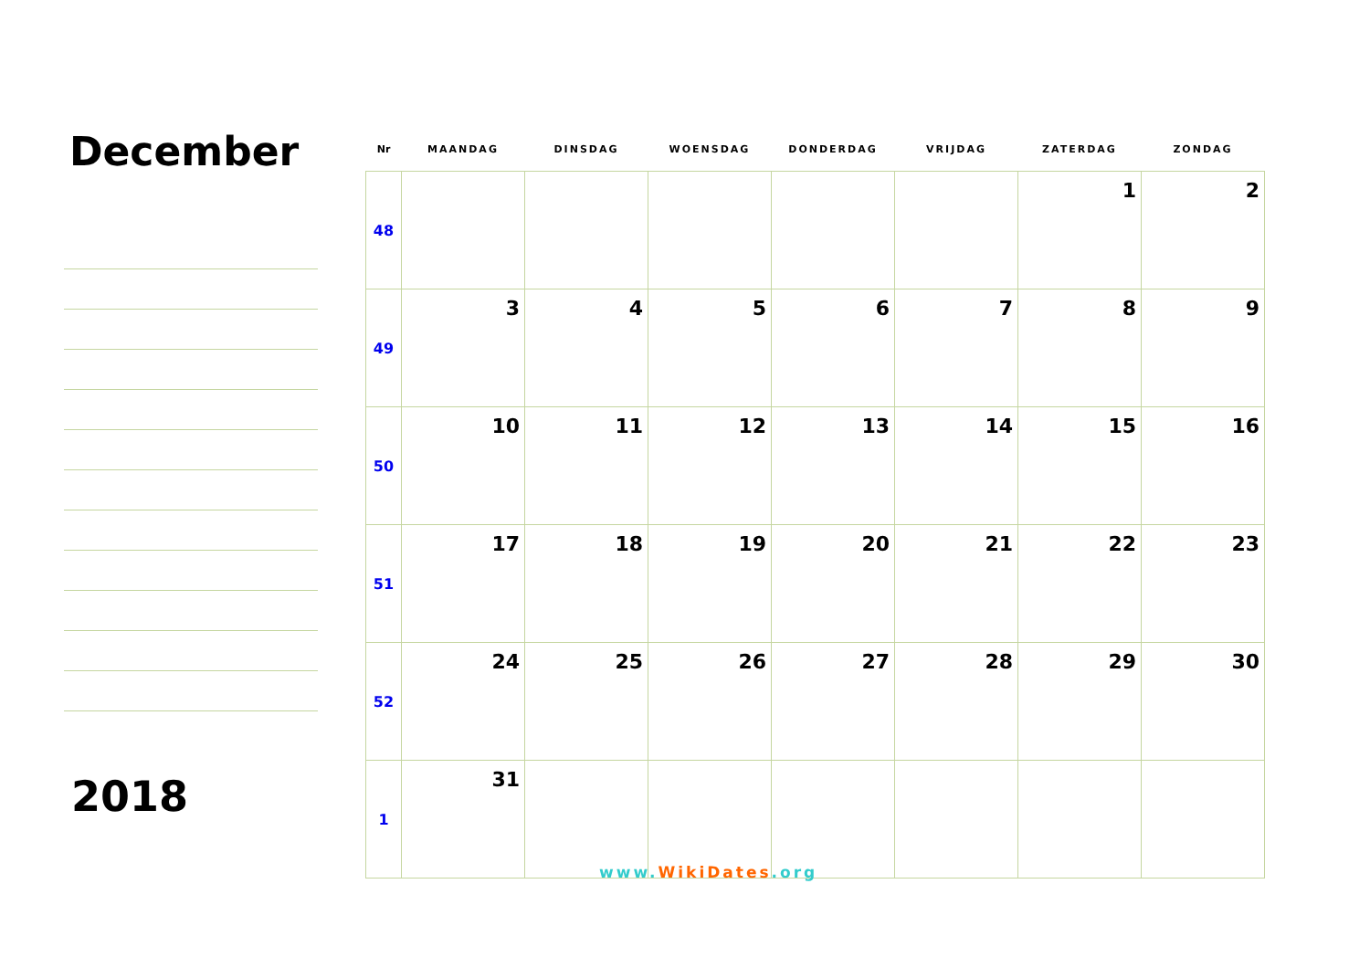December
2018
| Nr | MAANDAG | DINSDAG | WOENSDAG | DONDERDAG | VRIJDAG | ZATERDAG | ZONDAG |
| --- | --- | --- | --- | --- | --- | --- | --- |
| 48 | | | | | | 1 | 2 |
| 49 | 3 | 4 | 5 | 6 | 7 | 8 | 9 |
| 50 | 10 | 11 | 12 | 13 | 14 | 15 | 16 |
| 51 | 17 | 18 | 19 | 20 | 21 | 22 | 23 |
| 52 | 24 | 25 | 26 | 27 | 28 | 29 | 30 |
| 1 | 31 | | | | | | |
www.WikiDates.org